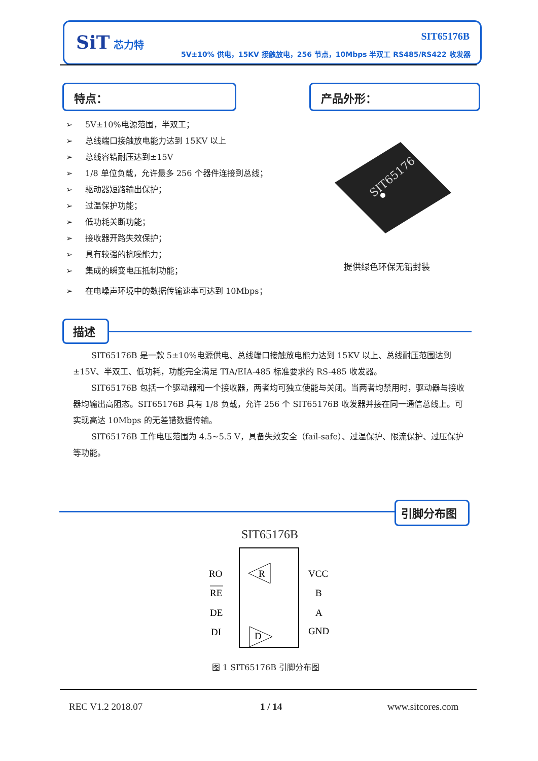SiT 芯力特 SIT65176B
5V±10% 供电，15KV 接触放电，256 节点，10Mbps 半双工 RS485/RS422 收发器
特点： 产品外形：
➢ 5V±10%电源范围，半双工；
➢ 总线端口接触放电能力达到 15KV 以上
➢ 总线容错耐压达到±15V
➢ 1/8 单位负载，允许最多 256 个器件连接到总线；
➢ 驱动器短路输出保护；
➢ 过温保护功能；
➢ 低功耗关断功能；
➢ 接收器开路失效保护；
➢ 具有较强的抗噪能力；
➢ 集成的瞬变电压抵制功能；
➢ 在电噪声环境中的数据传输速率可达到 10Mbps；
SIT65176
提供绿色环保无铅封装
描述
SIT65176B 是一款 5±10%电源供电、总线端口接触放电能力达到 15KV 以上、总线耐压范围达到±15V、半双工、低功耗，功能完全满足 TIA/EIA-485 标准要求的 RS-485 收发器。
SIT65176B 包括一个驱动器和一个接收器，两者均可独立使能与关闭。当两者均禁用时，驱动器与接收器均输出高阻态。SIT65176B 具有 1/8 负载，允许 256 个 SIT65176B 收发器并接在同一通信总线上。可实现高达 10Mbps 的无差错数据传输。
SIT65176B 工作电压范围为 4.5~5.5 V，具备失效安全（fail-safe）、过温保护、限流保护、过压保护等功能。
引脚分布图
SIT65176B
RO
RE
DE
DI
VCC
B
A
GND
R
D
图 1 SIT65176B 引脚分布图
REC V1.2 2018.07 1 / 14 www.sitcores.com